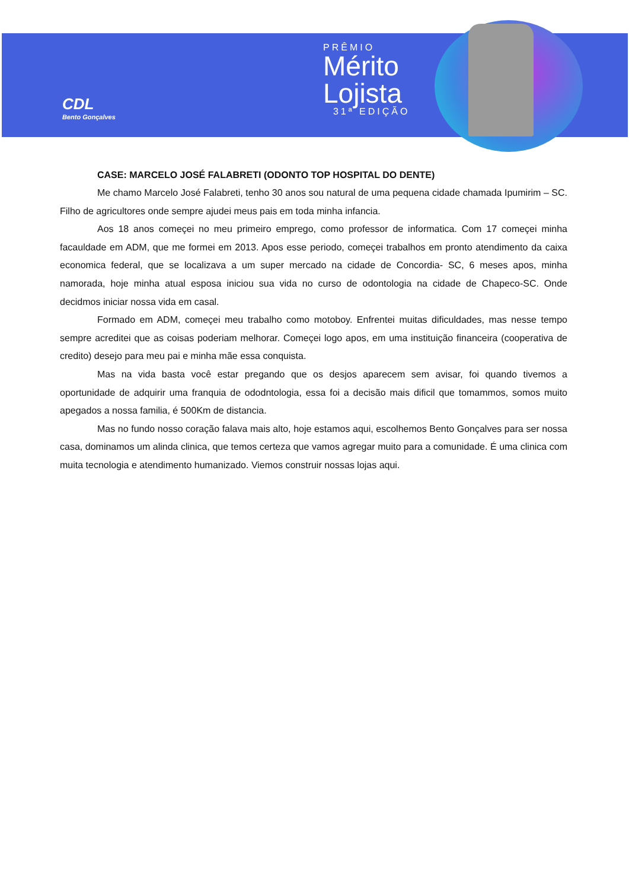CDL
Bento Gonçalves
PRÊMIO
Mérito
Lojista
31ª EDIÇÃO
CASE: MARCELO JOSÉ FALABRETI (ODONTO TOP HOSPITAL DO DENTE)
Me chamo Marcelo José Falabreti, tenho 30 anos sou natural de uma pequena cidade chamada Ipumirim – SC. Filho de agricultores onde sempre ajudei meus pais em toda minha infancia.
Aos 18 anos começei no meu primeiro emprego, como professor de informatica. Com 17 começei minha facauldade em ADM, que me formei em 2013. Apos esse periodo, começei trabalhos em pronto atendimento da caixa economica federal, que se localizava a um super mercado na cidade de Concordia- SC, 6 meses apos, minha namorada, hoje minha atual esposa iniciou sua vida no curso de odontologia na cidade de Chapeco-SC. Onde decidmos iniciar nossa vida em casal.
Formado em ADM, começei meu trabalho como motoboy. Enfrentei muitas dificuldades, mas nesse tempo sempre acreditei que as coisas poderiam melhorar. Começei logo apos, em uma instituição financeira (cooperativa de credito) desejo para meu pai e minha mãe essa conquista.
Mas na vida basta você estar pregando que os desjos aparecem sem avisar, foi quando tivemos a oportunidade de adquirir uma franquia de ododntologia, essa foi a decisão mais dificil que tomammos, somos muito apegados a nossa familia, é 500Km de distancia.
Mas no fundo nosso coração falava mais alto, hoje estamos aqui, escolhemos Bento Gonçalves para ser nossa casa, dominamos um alinda clinica, que temos certeza que vamos agregar muito para a comunidade. É uma clinica com muita tecnologia e atendimento humanizado. Viemos construir nossas lojas aqui.